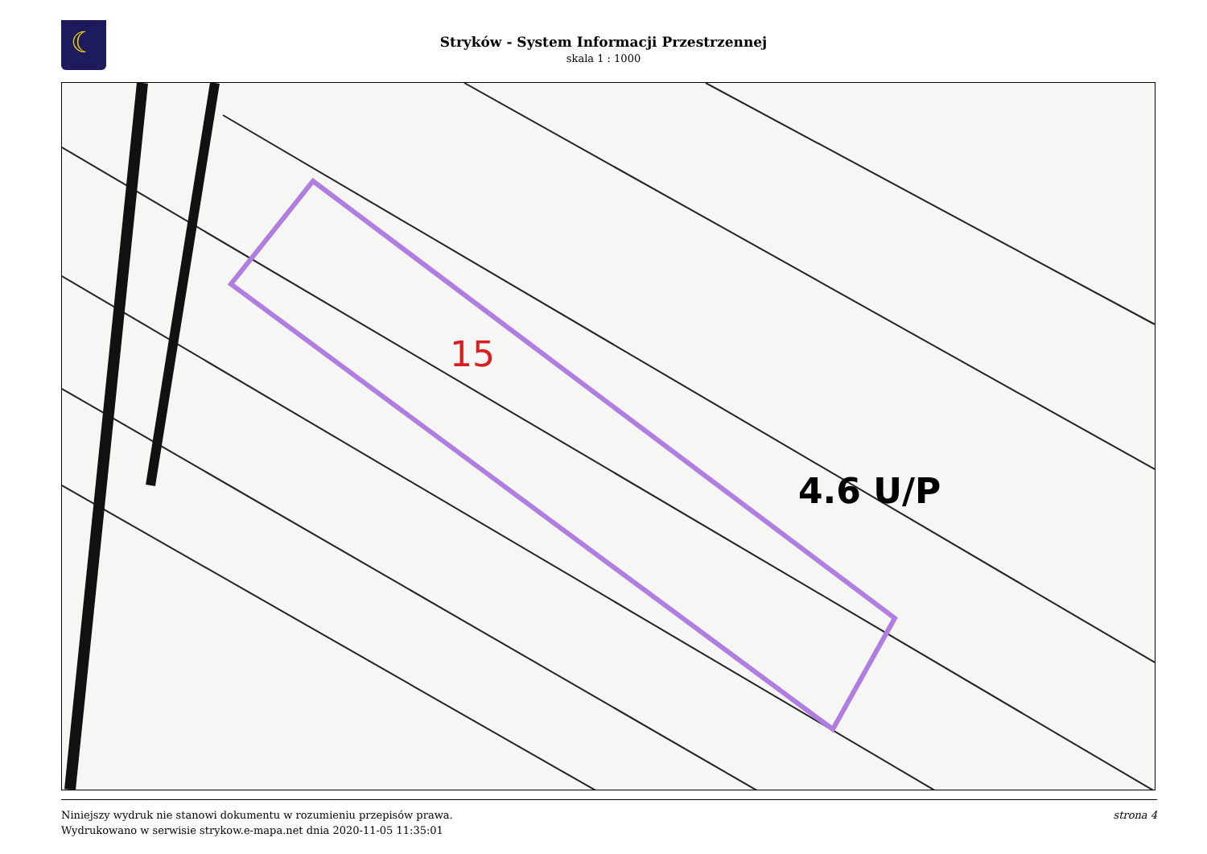☾
Stryków - System Informacji Przestrzennej
skala 1 : 1000
15
4.6 U/P
Niniejszy wydruk nie stanowi dokumentu w rozumieniu przepisów prawa.
Wydrukowano w serwisie strykow.e-mapa.net dnia 2020-11-05 11:35:01
strona 4